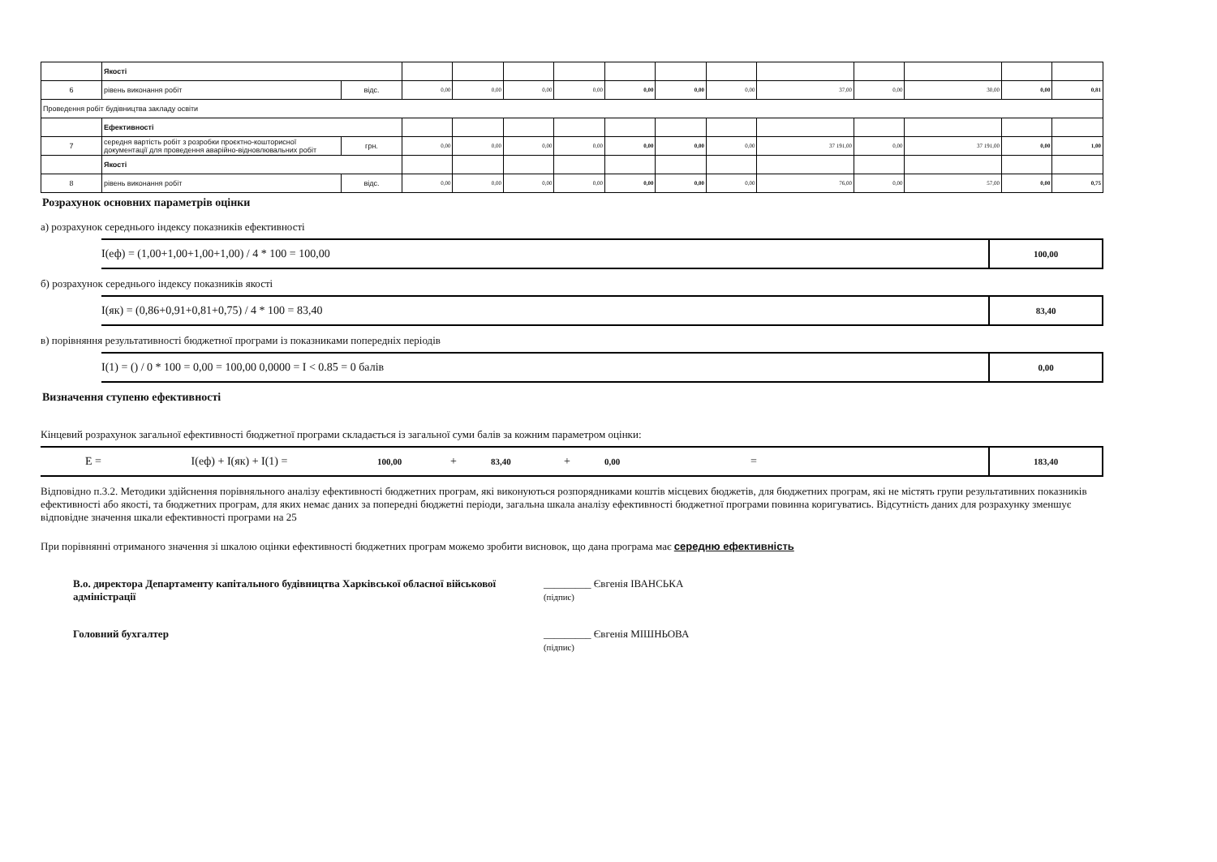| | Якості | | | | | | | | | | | | | |
| 6 | рівень виконання робіт | відс. | 0,00 | 0,00 | 0,00 | 0,00 | 0,00 | 0,00 | 0,00 | 37,00 | 0,00 | 30,00 | 0,00 | 0,81 |
| Проведення робіт будівництва закладу освіти | | | | | | | | | | | | | | |
| | Ефективності | | | | | | | | | | | | | |
| 7 | середня вартість робіт з розробки проєктно-кошторисної документації для проведення аварійно-відновлювальних робіт | грн. | 0,00 | 0,00 | 0,00 | 0,00 | 0,00 | 0,00 | 0,00 | 37 191,00 | 0,00 | 37 191,00 | 0,00 | 1,00 |
| | Якості | | | | | | | | | | | | | |
| 8 | рівень виконання робіт | відс. | 0,00 | 0,00 | 0,00 | 0,00 | 0,00 | 0,00 | 0,00 | 76,00 | 0,00 | 57,00 | 0,00 | 0,75 |
Розрахунок основних параметрів оцінки
а) розрахунок середнього індексу показників ефективності
I(еф) = (1,00+1,00+1,00+1,00) / 4 * 100 = 100,00 100,00
б) розрахунок середнього індексу показників якості
I(як) = (0,86+0,91+0,81+0,75) / 4 * 100 = 83,40 83,40
в) порівняння результативності бюджетної програми із показниками попередніх періодів
I(1) = () / 0 * 100 = 0,00 = 100,00 0,0000 = I < 0.85 = 0 балів 0,00
Визначення ступеню ефективності
Кінцевий розрахунок загальної ефективності бюджетної програми складається із загальної суми балів за кожним параметром оцінки:
E = I(еф) + I(як) + I(1) = 100,00 + 83,40 + 0,00 = 183,40
Відповідно п.3.2. Методики здійснення порівняльного аналізу ефективності бюджетних програм, які виконуються розпорядниками коштів місцевих бюджетів, для бюджетних програм, які не містять групи результативних показників ефективності або якості, та бюджетних програм, для яких немає даних за попередні бюджетні періоди, загальна шкала аналізу ефективності бюджетної програми повинна коригуватись. Відсутність даних для розрахунку зменшує відповідне значення шкали ефективності програми на 25
При порівнянні отриманого значення зі шкалою оцінки ефективності бюджетних програм можемо зробити висновок, що дана програма має середню ефективність
В.о. директора Департаменту капітального будівництва Харківської обласної військової адміністрації
_________ Євгенія ІВАНСЬКА
(підпис)
Головний бухгалтер _________ Євгенія МІШНЬОВА
(підпис)